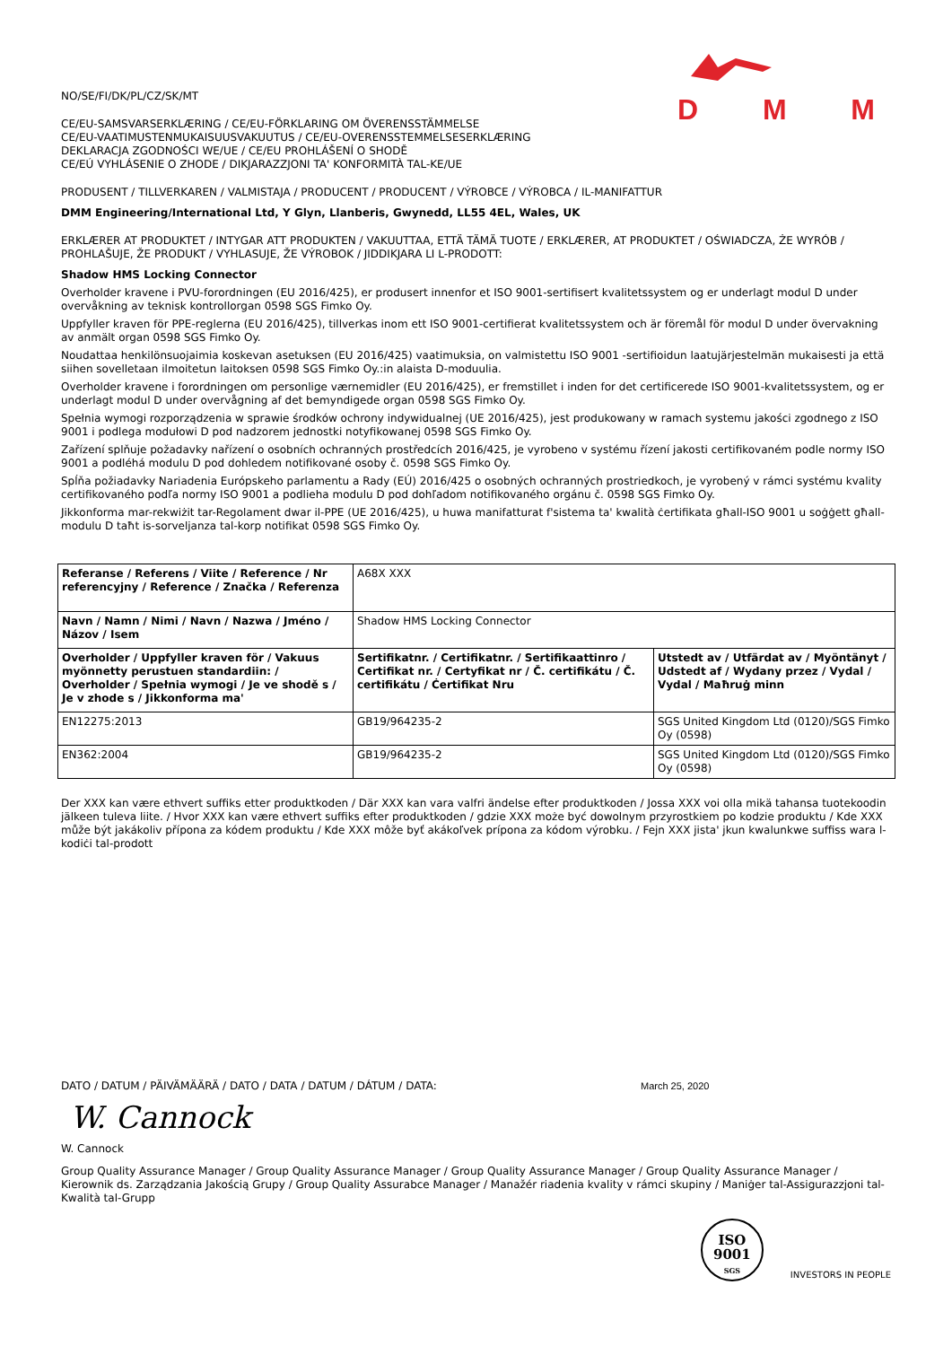DMM
NO/SE/FI/DK/PL/CZ/SK/MT
CE/EU-SAMSVARSERKLÆRING / CE/EU-FÖRKLARING OM ÖVERENSSTÄMMELSE
CE/EU-VAATIMUSTENMUKAISUUSVAKUUTUS / CE/EU-OVERENSSTEMMELSESERKLÆRING
DEKLARACJA ZGODNOŚCI WE/UE / CE/EU PROHLÁŠENÍ O SHODĚ
CE/EÚ VYHLÁSENIE O ZHODE / DIKJARAZZJONI TA' KONFORMITÀ TAL-KE/UE
PRODUSENT / TILLVERKAREN / VALMISTAJA / PRODUCENT / PRODUCENT / VÝROBCE / VÝROBCA / IL-MANIFATTUR
DMM Engineering/International Ltd, Y Glyn, Llanberis, Gwynedd, LL55 4EL, Wales, UK
ERKLÆRER AT PRODUKTET / INTYGAR ATT PRODUKTEN / VAKUUTTAA, ETTÄ TÄMÄ TUOTE / ERKLÆRER, AT PRODUKTET / OŚWIADCZA, ŻE WYRÓB / PROHLAŠUJE, ŽE PRODUKT / VYHLASUJE, ŽE VÝROBOK / JIDDIKJARA LI L-PRODOTT:
Shadow HMS Locking Connector
Overholder kravene i PVU-forordningen (EU 2016/425), er produsert innenfor et ISO 9001-sertifisert kvalitetssystem og er underlagt modul D under overvåkning av teknisk kontrollorgan 0598 SGS Fimko Oy.
Uppfyller kraven för PPE-reglerna (EU 2016/425), tillverkas inom ett ISO 9001-certifierat kvalitetssystem och är föremål för modul D under övervakning av anmält organ 0598 SGS Fimko Oy.
Noudattaa henkilönsuojaimia koskevan asetuksen (EU 2016/425) vaatimuksia, on valmistettu ISO 9001 -sertifioidun laatujärjestelmän mukaisesti ja että siihen sovelletaan ilmoitetun laitoksen 0598 SGS Fimko Oy.:in alaista D-moduulia.
Overholder kravene i forordningen om personlige værnemidler (EU 2016/425), er fremstillet i inden for det certificerede ISO 9001-kvalitetssystem, og er underlagt modul D under overvågning af det bemyndigede organ 0598 SGS Fimko Oy.
Spełnia wymogi rozporządzenia w sprawie środków ochrony indywidualnej (UE 2016/425), jest produkowany w ramach systemu jakości zgodnego z ISO 9001 i podlega modułowi D pod nadzorem jednostki notyfikowanej 0598 SGS Fimko Oy.
Zařízení splňuje požadavky nařízení o osobních ochranných prostředcích 2016/425, je vyrobeno v systému řízení jakosti certifikovaném podle normy ISO 9001 a podléhá modulu D pod dohledem notifikované osoby č. 0598 SGS Fimko Oy.
Spĺňa požiadavky Nariadenia Európskeho parlamentu a Rady (EÚ) 2016/425 o osobných ochranných prostriedkoch, je vyrobený v rámci systému kvality certifikovaného podľa normy ISO 9001 a podlieha modulu D pod dohľadom notifikovaného orgánu č. 0598 SGS Fimko Oy.
Jikkonforma mar-rekwiżit tar-Regolament dwar il-PPE (UE 2016/425), u huwa manifatturat f'sistema ta' kwalità ċertifikata għall-ISO 9001 u soġġett għall-modulu D taħt is-sorveljanza tal-korp notifikat 0598 SGS Fimko Oy.
| Referanse / Referens / Viite / Reference / Nr referencyjny / Reference / Značka / Referenza | A68X XXX | |
| Navn / Namn / Nimi / Navn / Nazwa / Jméno / Názov / Isem | Shadow HMS Locking Connector | |
| Overholder / Uppfyller kraven för / Vakuus myönnetty perustuen standardiin: / Overholder / Spełnia wymogi / Je ve shodě s / Je v zhode s / Jikkonforma ma' | Sertifikatnr. / Certifikatnr. / Sertifikaattinro / Certifikat nr. / Certyfikat nr / Č. certifikátu / Č. certifikátu / Ċertifikat Nru | Utstedt av / Utfärdat av / Myöntänyt / Udstedt af / Wydany przez / Vydal / Vydal / Maħruġ minn |
| EN12275:2013 | GB19/964235-2 | SGS United Kingdom Ltd (0120)/SGS Fimko Oy (0598) |
| EN362:2004 | GB19/964235-2 | SGS United Kingdom Ltd (0120)/SGS Fimko Oy (0598) |
Der XXX kan være ethvert suffiks etter produktkoden / Där XXX kan vara valfri ändelse efter produktkoden / Jossa XXX voi olla mikä tahansa tuotekoodin jälkeen tuleva liite. / Hvor XXX kan være ethvert suffiks efter produktkoden / gdzie XXX może być dowolnym przyrostkiem po kodzie produktu / Kde XXX může být jakákoliv přípona za kódem produktu / Kde XXX môže byť akákoľvek prípona za kódom výrobku. / Fejn XXX jista' jkun kwalunkwe suffiss wara l-kodiċi tal-prodott
DATO / DATUM / PÄIVÄMÄÄRÄ / DATO / DATA / DATUM / DÁTUM / DATA: March 25, 2020
W. Cannock
W. Cannock
Group Quality Assurance Manager / Group Quality Assurance Manager / Group Quality Assurance Manager / Group Quality Assurance Manager / Kierownik ds. Zarządzania Jakością Grupy / Group Quality Assurabce Manager / Manažér riadenia kvality v rámci skupiny / Maniġer tal-Assigurazzjoni tal-Kwalità tal-Grupp
ISO
9001
SGS
INVESTORS IN PEOPLE